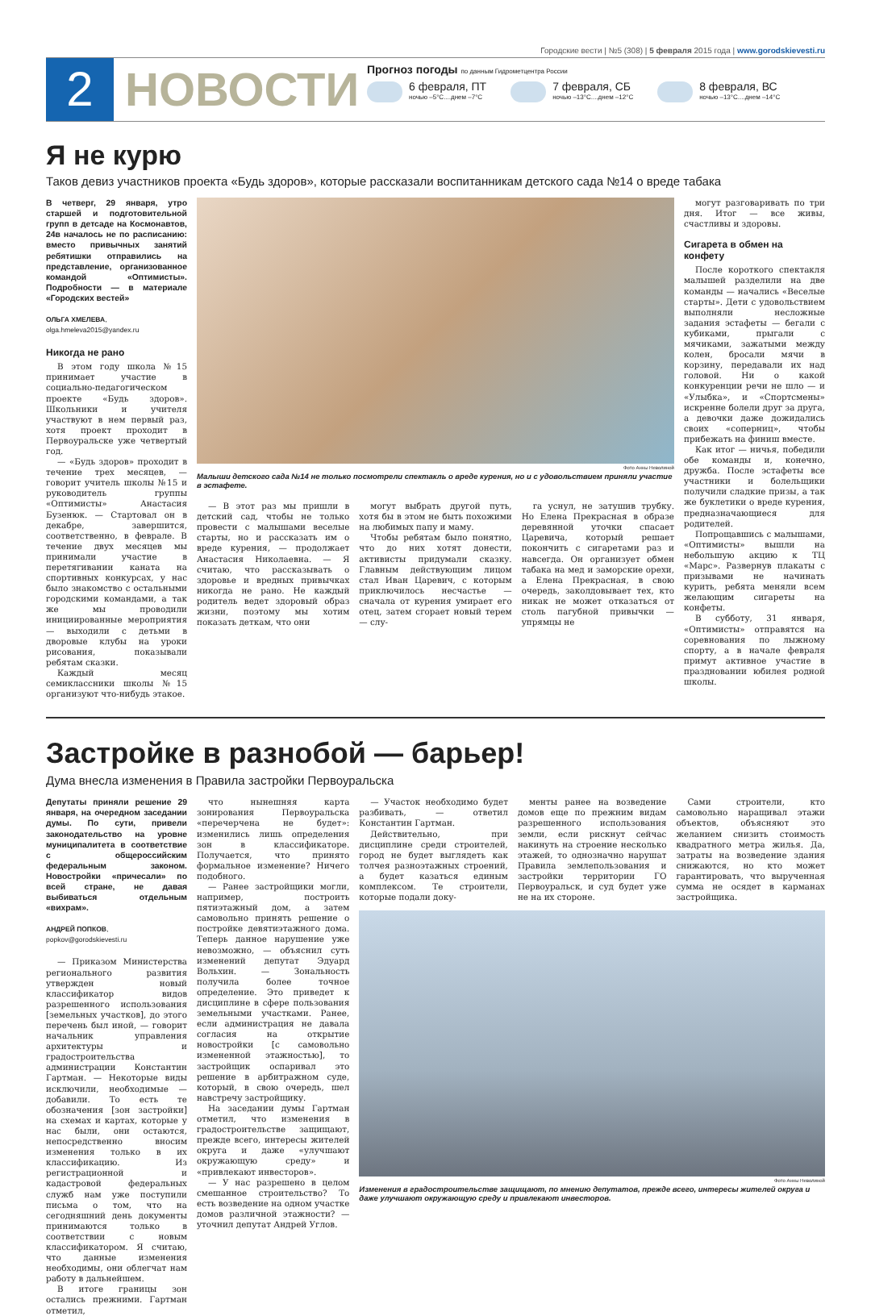Городские вести | №5 (308) | 5 февраля 2015 года | www.gorodskievesti.ru
2 НОВОСТИ
Прогноз погоды по данным Гидрометцентра России
6 февраля, ПТ
ночью –5°С....днем –7°С
7 февраля, СБ
ночью –13°С....днем –12°С
8 февраля, ВС
ночью –13°С....днем –14°С
Я не курю
Таков девиз участников проекта «Будь здоров», которые рассказали воспитанникам детского сада №14 о вреде табака
В четверг, 29 января, утро старшей и подготовительной групп в детсаде на Космонавтов, 24в началось не по расписанию: вместо привычных занятий ребятишки отправились на представление, организованное командой «Оптимисты». Подробности — в материале «Городских вестей»
ОЛЬГА ХМЕЛЕВА,
olga.hmeleva2015@yandex.ru
Никогда не рано
В этом году школа №15 принимает участие в социально-педагогическом проекте «Будь здоров». Школьники и учителя участвуют в нем первый раз, хотя проект проходит в Первоуральске уже четвертый год.
— «Будь здоров» проходит в течение трех месяцев, — говорит учитель школы №15 и руководитель группы «Оптимисты» Анастасия Бузенюк. — Стартовал он в декабре, завершится, соответственно, в феврале. В течение двух месяцев мы принимали участие в перетягивании каната на спортивных конкурсах, у нас было знакомство с остальными городскими командами, а так же мы проводили инициированные мероприятия — выходили с детьми в дворовые клубы на уроки рисования, показывали ребятам сказки.
Каждый месяц семиклассники школы №15 организуют что-нибудь этакое.
Фото Анны Неволиной
Малыши детского сада №14 не только посмотрели спектакль о вреде курения, но и с удовольствием приняли участие в эстафете.
— В этот раз мы пришли в детский сад, чтобы не только провести с малышами веселые старты, но и рассказать им о вреде курения, — продолжает Анастасия Николаевна. — Я считаю, что рассказывать о здоровье и вредных привычках никогда не рано. Не каждый родитель ведет здоровый образ жизни, поэтому мы хотим показать деткам, что они
могут выбрать другой путь, хотя бы в этом не быть похожими на любимых папу и маму.
Чтобы ребятам было понятно, что до них хотят донести, активисты придумали сказку. Главным действующим лицом стал Иван Царевич, с которым приключилось несчастье — сначала от курения умирает его отец, затем сгорает новый терем — слу-
га уснул, не затушив трубку. Но Елена Прекрасная в образе деревянной уточки спасает Царевича, который решает покончить с сигаретами раз и навсегда. Он организует обмен табака на мед и заморские орехи, а Елена Прекрасная, в свою очередь, заколдовывает тех, кто никак не может отказаться от столь пагубной привычки — упрямцы не
могут разговаривать по три дня. Итог — все живы, счастливы и здоровы.
Сигарета в обмен на конфету
После короткого спектакля малышей разделили на две команды — начались «Веселые старты». Дети с удовольствием выполняли несложные задания эстафеты — бегали с кубиками, прыгали с мячиками, зажатыми между колен, бросали мячи в корзину, передавали их над головой. Ни о какой конкуренции речи не шло — и «Улыбка», и «Спортсмены» искренне болели друг за друга, а девочки даже дожидались своих «соперниц», чтобы прибежать на финиш вместе.
Как итог — ничья, победили обе команды и, конечно, дружба. После эстафеты все участники и болельщики получили сладкие призы, а так же буклетики о вреде курения, предназначающиеся для родителей.
Попрощавшись с малышами, «Оптимисты» вышли на небольшую акцию к ТЦ «Марс». Развернув плакаты с призывами не начинать курить, ребята меняли всем желающим сигареты на конфеты.
В субботу, 31 января, «Оптимисты» отправятся на соревнования по лыжному спорту, а в начале февраля примут активное участие в праздновании юбилея родной школы.
Застройке в разнобой — барьер!
Дума внесла изменения в Правила застройки Первоуральска
Депутаты приняли решение 29 января, на очередном заседании думы. По сути, привели законодательство на уровне муниципалитета в соответствие с общероссийским федеральным законом. Новостройки «причесали» по всей стране, не давая выбиваться отдельным «вихрам».
АНДРЕЙ ПОПКОВ,
popkov@gorodskievesti.ru
— Приказом Министерства регионального развития утвержден новый классификатор видов разрешенного использования [земельных участков], до этого перечень был иной, — говорит начальник управления архитектуры и градостроительства администрации Константин Гартман. — Некоторые виды исключили, необходимые — добавили. То есть те обозначения [зон застройки] на схемах и картах, которые у нас были, они остаются, непосредственно вносим изменения только в их классификацию. Из регистрационной и кадастровой федеральных служб нам уже поступили письма о том, что на сегодняшний день документы принимаются только в соответствии с новым классификатором. Я считаю, что данные изменения необходимы, они облегчат нам работу в дальнейшем.
В итоге границы зон остались прежними. Гартман отметил,
что нынешняя карта зонирования Первоуральска «перечерчена не будет»: изменились лишь определения зон в классификаторе. Получается, что принято формальное изменение? Ничего подобного.
— Ранее застройщики могли, например, построить пятиэтажный дом, а затем самовольно принять решение о постройке девятиэтажного дома. Теперь данное нарушение уже невозможно, — объяснил суть изменений депутат Эдуард Вольхин. — Зональность получила более точное определение. Это приведет к дисциплине в сфере пользования земельными участками. Ранее, если администрация не давала согласия на открытие новостройки [с самовольно измененной этажностью], то застройщик оспаривал это решение в арбитражном суде, который, в свою очередь, шел навстречу застройщику.
На заседании думы Гартман отметил, что изменения в градостроительстве защищают, прежде всего, интересы жителей округа и даже «улучшают окружающую среду» и «привлекают инвесторов».
— У нас разрешено в целом смешанное строительство? То есть возведение на одном участке домов различной этажности? — уточнил депутат Андрей Углов.
— Участок необходимо будет разбивать, — ответил Константин Гартман.
Действительно, при дисциплине среди строителей, город не будет выглядеть как толчея разноэтажных строений, а будет казаться единым комплексом. Те строители, которые подали доку-
менты ранее на возведение домов еще по прежним видам разрешенного использования земли, если рискнут сейчас накинуть на строение несколько этажей, то однозначно нарушат Правила землепользования и застройки территории ГО Первоуральск, и суд будет уже не на их стороне.
Сами строители, кто самовольно наращивал этажи объектов, объясняют это желанием снизить стоимость квадратного метра жилья. Да, затраты на возведение здания снижаются, но кто может гарантировать, что вырученная сумма не осядет в карманах застройщика.
Фото Анны Неволиной
Изменения в градостроительстве защищают, по мнению депутатов, прежде всего, интересы жителей округа и даже улучшают окружающую среду и привлекают инвесторов.